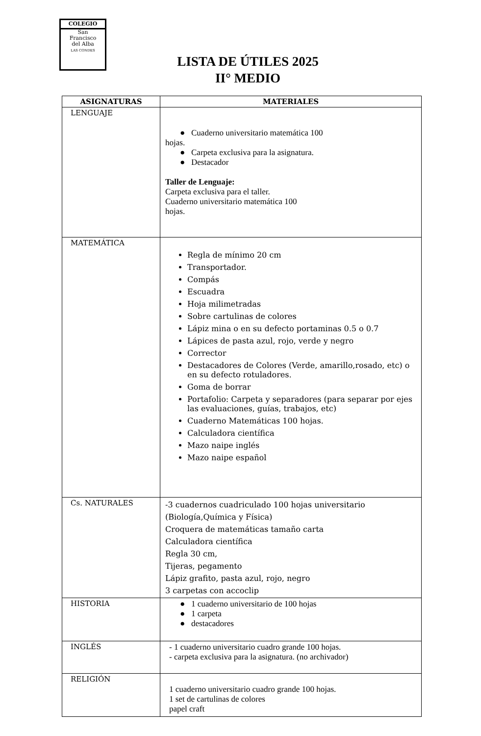COLEGIO
San
Francisco
del Alba
LAS CONDES
LISTA DE ÚTILES 2025
II° MEDIO
| ASIGNATURAS | MATERIALES |
| --- | --- |
| LENGUAJE | ● Cuaderno universitario matemática 100 hojas. ● Carpeta exclusiva para la asignatura. ● Destacador Taller de Lenguaje: Carpeta exclusiva para el taller. Cuaderno universitario matemática 100 hojas. |
| MATEMÁTICA | Regla de mínimo 20 cm Transportador. Compás Escuadra Hoja milimetradas Sobre cartulinas de colores Lápiz mina o en su defecto portaminas 0.5 o 0.7 Lápices de pasta azul, rojo, verde y negro Corrector Destacadores de Colores (Verde, amarillo,rosado, etc) o en su defecto rotuladores. Goma de borrar Portafolio: Carpeta y separadores (para separar por ejes las evaluaciones, guías, trabajos, etc) Cuaderno Matemáticas 100 hojas. Calculadora científica Mazo naipe inglés Mazo naipe español |
| Cs. NATURALES | -3 cuadernos cuadriculado 100 hojas universitario (Biología,Química y Física) Croquera de matemáticas tamaño carta Calculadora científica Regla 30 cm, Tijeras, pegamento Lápiz grafito, pasta azul, rojo, negro 3 carpetas con accoclip |
| HISTORIA | ● 1 cuaderno universitario de 100 hojas ● 1 carpeta ● destacadores |
| INGLÉS | - 1 cuaderno universitario cuadro grande 100 hojas. - carpeta exclusiva para la asignatura. (no archivador) |
| RELIGIÓN | 1 cuaderno universitario cuadro grande 100 hojas. 1 set de cartulinas de colores papel craft |